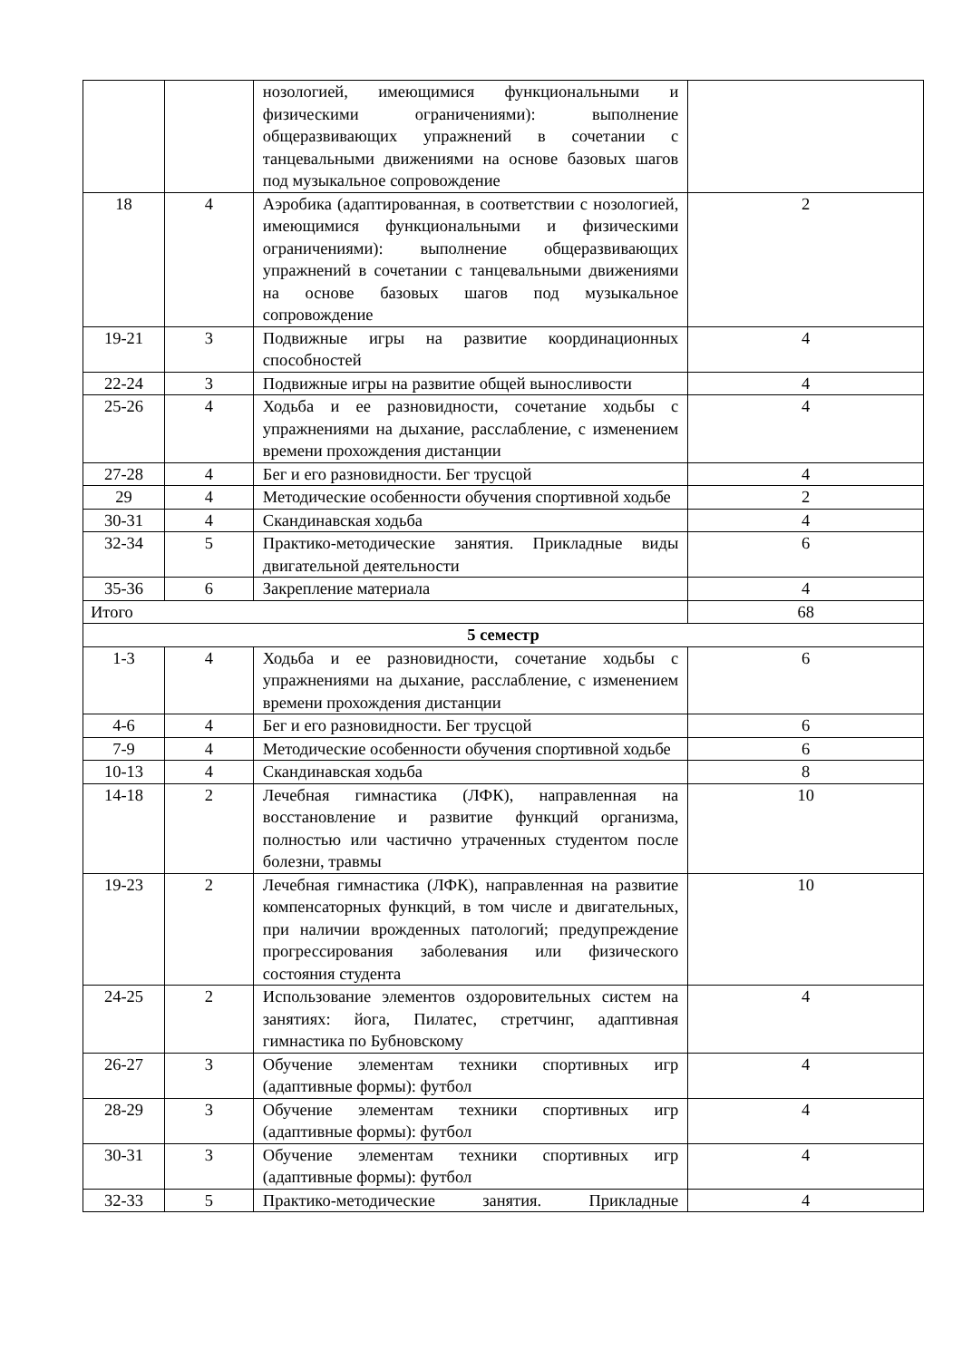| | | нозологией, имеющимися функциональными и физическими ограничениями): выполнение общеразвивающих упражнений в сочетании с танцевальными движениями на основе базовых шагов под музыкальное сопровождение | |
| 18 | 4 | Аэробика (адаптированная, в соответствии с нозологией, имеющимися функциональными и физическими ограничениями): выполнение общеразвивающих упражнений в сочетании с танцевальными движениями на основе базовых шагов под музыкальное сопровождение | 2 |
| 19-21 | 3 | Подвижные игры на развитие координационных способностей | 4 |
| 22-24 | 3 | Подвижные игры на развитие общей выносливости | 4 |
| 25-26 | 4 | Ходьба и ее разновидности, сочетание ходьбы с упражнениями на дыхание, расслабление, с изменением времени прохождения дистанции | 4 |
| 27-28 | 4 | Бег и его разновидности. Бег трусцой | 4 |
| 29 | 4 | Методические особенности обучения спортивной ходьбе | 2 |
| 30-31 | 4 | Скандинавская ходьба | 4 |
| 32-34 | 5 | Практико-методические занятия. Прикладные виды двигательной деятельности | 6 |
| 35-36 | 6 | Закрепление материала | 4 |
| Итого | | | 68 |
| 5 семестр | | | |
| 1-3 | 4 | Ходьба и ее разновидности, сочетание ходьбы с упражнениями на дыхание, расслабление, с изменением времени прохождения дистанции | 6 |
| 4-6 | 4 | Бег и его разновидности. Бег трусцой | 6 |
| 7-9 | 4 | Методические особенности обучения спортивной ходьбе | 6 |
| 10-13 | 4 | Скандинавская ходьба | 8 |
| 14-18 | 2 | Лечебная гимнастика (ЛФК), направленная на восстановление и развитие функций организма, полностью или частично утраченных студентом после болезни, травмы | 10 |
| 19-23 | 2 | Лечебная гимнастика (ЛФК), направленная на развитие компенсаторных функций, в том числе и двигательных, при наличии врожденных патологий; предупреждение прогрессирования заболевания или физического состояния студента | 10 |
| 24-25 | 2 | Использование элементов оздоровительных систем на занятиях: йога, Пилатес, стретчинг, адаптивная гимнастика по Бубновскому | 4 |
| 26-27 | 3 | Обучение элементам техники спортивных игр (адаптивные формы): футбол | 4 |
| 28-29 | 3 | Обучение элементам техники спортивных игр (адаптивные формы): футбол | 4 |
| 30-31 | 3 | Обучение элементам техники спортивных игр (адаптивные формы): футбол | 4 |
| 32-33 | 5 | Практико-методические занятия. Прикладные | 4 |